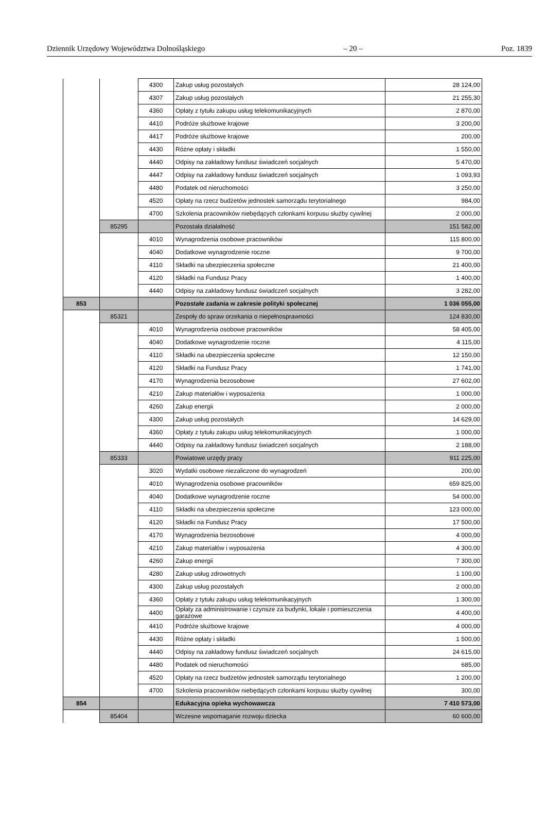Dziennik Urzędowy Województwa Dolnośląskiego – 20 – Poz. 1839
| | | 4300 | Zakup usług pozostałych | 28 124,00 |
| | | 4307 | Zakup usług pozostałych | 21 255,30 |
| | | 4360 | Opłaty z tytułu zakupu usług telekomunikacyjnych | 2 870,00 |
| | | 4410 | Podróże służbowe krajowe | 3 200,00 |
| | | 4417 | Podróże służbowe krajowe | 200,00 |
| | | 4430 | Różne opłaty i składki | 1 550,00 |
| | | 4440 | Odpisy na zakładowy fundusz świadczeń socjalnych | 5 470,00 |
| | | 4447 | Odpisy na zakładowy fundusz świadczeń socjalnych | 1 093,93 |
| | | 4480 | Podatek od nieruchomości | 3 250,00 |
| | | 4520 | Opłaty na rzecz budżetów jednostek samorządu terytorialnego | 984,00 |
| | | 4700 | Szkolenia pracowników niebędących członkami korpusu służby cywilnej | 2 000,00 |
| | 85295 | | Pozostała działalność | 151 582,00 |
| | | 4010 | Wynagrodzenia osobowe pracowników | 115 800,00 |
| | | 4040 | Dodatkowe wynagrodzenie roczne | 9 700,00 |
| | | 4110 | Składki na ubezpieczenia społeczne | 21 400,00 |
| | | 4120 | Składki na Fundusz Pracy | 1 400,00 |
| | | 4440 | Odpisy na zakładowy fundusz świadczeń socjalnych | 3 282,00 |
| 853 | | | Pozostałe zadania w zakresie polityki społecznej | 1 036 055,00 |
| | 85321 | | Zespoły do spraw orzekania o niepełnosprawności | 124 830,00 |
| | | 4010 | Wynagrodzenia osobowe pracowników | 58 405,00 |
| | | 4040 | Dodatkowe wynagrodzenie roczne | 4 115,00 |
| | | 4110 | Składki na ubezpieczenia społeczne | 12 150,00 |
| | | 4120 | Składki na Fundusz Pracy | 1 741,00 |
| | | 4170 | Wynagrodzenia bezosobowe | 27 602,00 |
| | | 4210 | Zakup materiałów i wyposażenia | 1 000,00 |
| | | 4260 | Zakup energii | 2 000,00 |
| | | 4300 | Zakup usług pozostałych | 14 629,00 |
| | | 4360 | Opłaty z tytułu zakupu usług telekomunikacyjnych | 1 000,00 |
| | | 4440 | Odpisy na zakładowy fundusz świadczeń socjalnych | 2 188,00 |
| | 85333 | | Powiatowe urzędy pracy | 911 225,00 |
| | | 3020 | Wydatki osobowe niezaliczone do wynagrodzeń | 200,00 |
| | | 4010 | Wynagrodzenia osobowe pracowników | 659 825,00 |
| | | 4040 | Dodatkowe wynagrodzenie roczne | 54 000,00 |
| | | 4110 | Składki na ubezpieczenia społeczne | 123 000,00 |
| | | 4120 | Składki na Fundusz Pracy | 17 500,00 |
| | | 4170 | Wynagrodzenia bezosobowe | 4 000,00 |
| | | 4210 | Zakup materiałów i wyposażenia | 4 300,00 |
| | | 4260 | Zakup energii | 7 300,00 |
| | | 4280 | Zakup usług zdrowotnych | 1 100,00 |
| | | 4300 | Zakup usług pozostałych | 2 000,00 |
| | | 4360 | Opłaty z tytułu zakupu usług telekomunikacyjnych | 1 300,00 |
| | | 4400 | Opłaty za administrowanie i czynsze za budynki, lokale i pomieszczenia garażowe | 4 400,00 |
| | | 4410 | Podróże służbowe krajowe | 4 000,00 |
| | | 4430 | Różne opłaty i składki | 1 500,00 |
| | | 4440 | Odpisy na zakładowy fundusz świadczeń socjalnych | 24 615,00 |
| | | 4480 | Podatek od nieruchomości | 685,00 |
| | | 4520 | Opłaty na rzecz budżetów jednostek samorządu terytorialnego | 1 200,00 |
| | | 4700 | Szkolenia pracowników niebędących członkami korpusu służby cywilnej | 300,00 |
| 854 | | | Edukacyjna opieka wychowawcza | 7 410 573,00 |
| | 85404 | | Wczesne wspomaganie rozwoju dziecka | 60 600,00 |